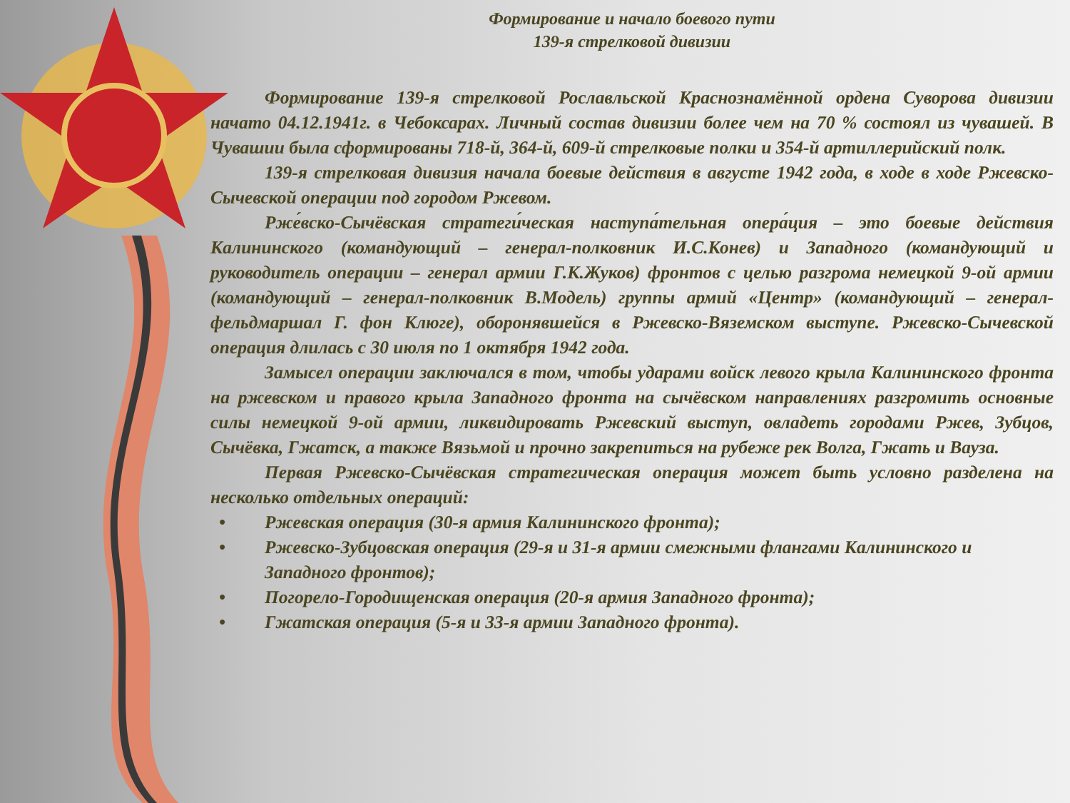Формирование и начало боевого пути
139-я стрелковой дивизии
Формирование 139-я стрелковой Рославльской Краснознамённой ордена Суворова дивизии начато 04.12.1941г. в Чебоксарах. Личный состав дивизии более чем на 70 % состоял из чувашей. В Чувашии была сформированы 718-й, 364-й, 609-й стрелковые полки и 354-й артиллерийский полк.
139-я стрелковая дивизия начала боевые действия в августе 1942 года, в ходе в ходе Ржевско-Сычевской операции под городом Ржевом.
Рже́вско-Сычёвская стратеги́ческая наступа́тельная опера́ция – это боевые действия Калининского (командующий – генерал-полковник И.С.Конев) и Западного (командующий и руководитель операции – генерал армии Г.К.Жуков) фронтов с целью разгрома немецкой 9-ой армии (командующий – генерал-полковник В.Модель) группы армий «Центр» (командующий – генерал-фельдмаршал Г. фон Клюге), оборонявшейся в Ржевско-Вяземском выступе. Ржевско-Сычевской операция длилась с 30 июля по 1 октября 1942 года.
Замысел операции заключался в том, чтобы ударами войск левого крыла Калининского фронта на ржевском и правого крыла Западного фронта на сычёвском направлениях разгромить основные силы немецкой 9-ой армии, ликвидировать Ржевский выступ, овладеть городами Ржев, Зубцов, Сычёвка, Гжатск, а также Вязьмой и прочно закрепиться на рубеже рек Волга, Гжать и Вауза.
Первая Ржевско-Сычёвская стратегическая операция может быть условно разделена на несколько отдельных операций:
• Ржевская операция (30-я армия Калининского фронта);
• Ржевско-Зубцовская операция (29-я и 31-я армии смежными флангами Калининского и Западного фронтов);
• Погорело-Городищенская операция (20-я армия Западного фронта);
• Гжатская операция (5-я и 33-я армии Западного фронта).